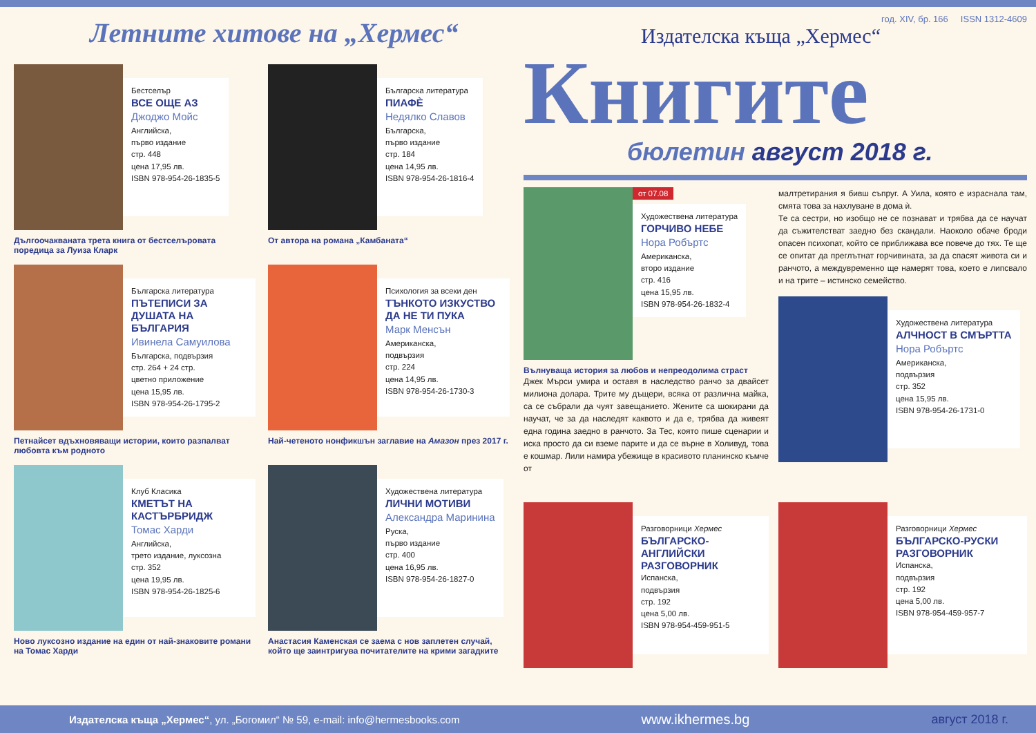Летните хитове на „Хермес“
Бестселър
ВСЕ ОЩЕ АЗ
Джоджо Мойс
Английска,
първо издание
стр. 448
цена 17,95 лв.
ISBN 978-954-26-1835-5
Дългоочакваната трета книга от бестселъровата поредица за Луиза Кларк
Българска литература
ПИАФÈ
Недялко Славов
Българска,
първо издание
стр. 184
цена 14,95 лв.
ISBN 978-954-26-1816-4
От автора на романа „Камбаната“
Българска литература
ПЪТЕПИСИ ЗА ДУШАТА НА БЪЛГАРИЯ
Ивинела Самуилова
Българска, подвързия
стр. 264 + 24 стр.
цветно приложение
цена 15,95 лв.
ISBN 978-954-26-1795-2
Петнайсет вдъхновяващи истории, които разпалват любовта към родното
Психология за всеки ден
ТЪНКОТО ИЗКУСТВО ДА НЕ ТИ ПУКА
Марк Менсън
Американска,
подвързия
стр. 224
цена 14,95 лв.
ISBN 978-954-26-1730-3
Най-четеното нонфикшън заглавие на Амазон през 2017 г.
Клуб Класика
КМЕТЪТ НА КАСТЪРБРИДЖ
Томас Харди
Английска,
трето издание, луксозна
стр. 352
цена 19,95 лв.
ISBN 978-954-26-1825-6
Ново луксозно издание на един от най-знаковите романи на Томас Харди
Художествена литература
ЛИЧНИ МОТИВИ
Александра Маринина
Руска,
първо издание
стр. 400
цена 16,95 лв.
ISBN 978-954-26-1827-0
Анастасия Каменская се заема с нов заплетен случай, който ще заинтригува почитателите на крими загадките
год. XIV, бр. 166 ISSN 1312-4609
Издателска къща „Хермес“
Книгите
бюлетин август 2018 г.
от 07.08
Художествена литература
ГОРЧИВО НЕБЕ
Нора Робъртс
Американска,
второ издание
стр. 416
цена 15,95 лв.
ISBN 978-954-26-1832-4
Вълнуваща история за любов и непреодолима страст
Джек Мърси умира и оставя в наследство ранчо за двайсет милиона долара. Трите му дъщери, всяка от различна майка, са се събрали да чуят завещанието. Жените са шокирани да научат, че за да наследят каквото и да е, трябва да живеят една година заедно в ранчото. За Тес, която пише сценарии и иска просто да си вземе парите и да се върне в Холивуд, това е кошмар. Лили намира убежище в красивото планинско къмче от
малтретирания я бивш съпруг. А Уила, която е израснала там, смята това за нахлуване в дома ѝ.
Те са сестри, но изобщо не се познават и трябва да се научат да съжителстват заедно без скандали. Наоколо обаче броди опасен психопат, който се приближава все повече до тях. Те ще се опитат да преглътнат горчивината, за да спасят живота си и ранчото, а междувременно ще намерят това, което е липсвало и на трите – истинско семейство.
Художествена литература
АЛЧНОСТ В СМЪРТТА
Нора Робъртс
Американска,
подвързия
стр. 352
цена 15,95 лв.
ISBN 978-954-26-1731-0
Разговорници Хермес
БЪЛГАРСКО-АНГЛИЙСКИ РАЗГОВОРНИК
Испанска,
подвързия
стр. 192
цена 5,00 лв.
ISBN 978-954-459-951-5
Разговорници Хермес
БЪЛГАРСКО-РУСКИ РАЗГОВОРНИК
Испанска,
подвързия
стр. 192
цена 5,00 лв.
ISBN 978-954-459-957-7
Издателска къща „Хермес“, ул. „Богомил“ № 59, e-mail: info@hermesbooks.com www.ikhermes.bg август 2018 г.